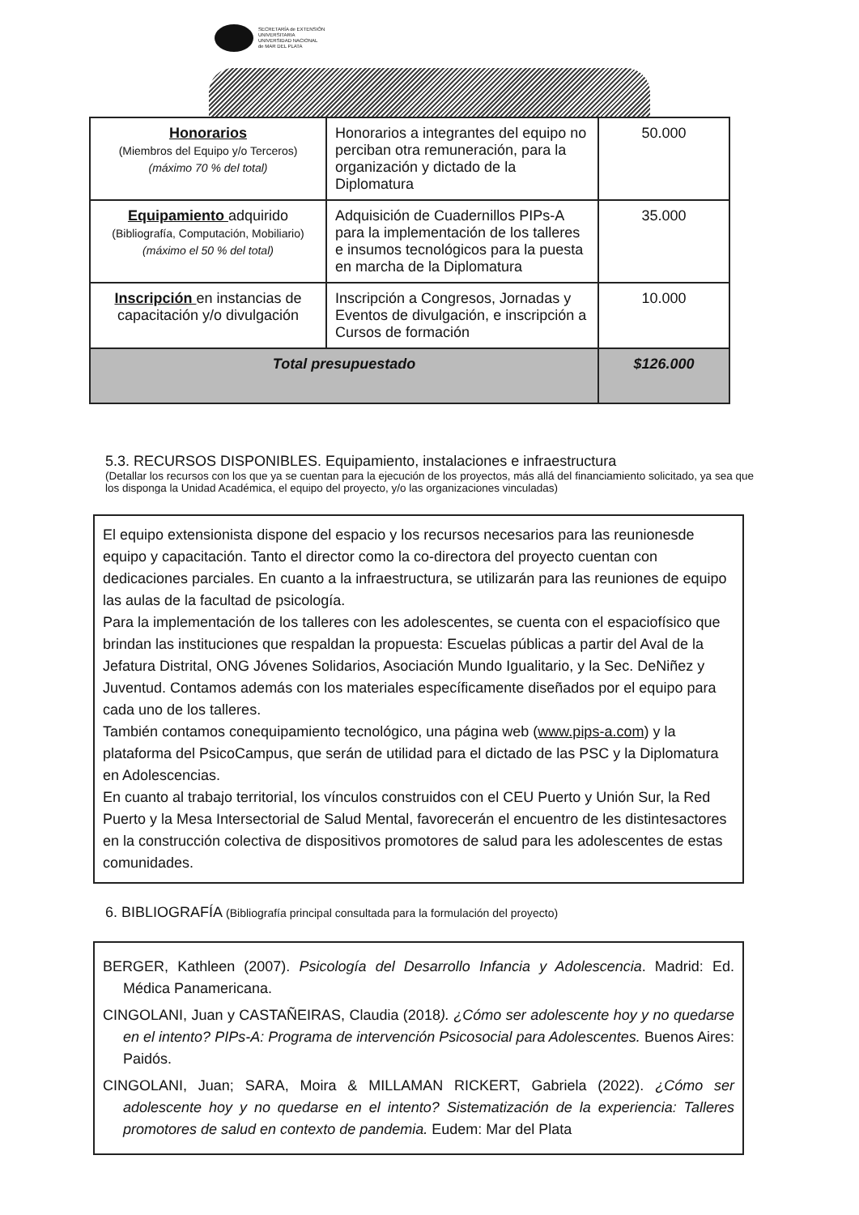SECRETARÍA de EXTENSIÓN
UNIVERSITARIA
UNIVERSIDAD NACIONAL
de MAR DEL PLATA
| Honorarios (Miembros del Equipo y/o Terceros) (máximo 70 % del total) | Honorarios a integrantes del equipo no perciban otra remuneración, para la organización y dictado de la Diplomatura | 50.000 |
| Equipamiento adquirido (Bibliografía, Computación, Mobiliario) (máximo el 50 % del total) | Adquisición de Cuadernillos PIPs-A para la implementación de los talleres e insumos tecnológicos para la puesta en marcha de la Diplomatura | 35.000 |
| Inscripción en instancias de capacitación y/o divulgación | Inscripción a Congresos, Jornadas y Eventos de divulgación, e inscripción a Cursos de formación | 10.000 |
| Total presupuestado | | $126.000 |
5.3. RECURSOS DISPONIBLES. Equipamiento, instalaciones e infraestructura
(Detallar los recursos con los que ya se cuentan para la ejecución de los proyectos, más allá del financiamiento solicitado, ya sea que los disponga la Unidad Académica, el equipo del proyecto, y/o las organizaciones vinculadas)
El equipo extensionista dispone del espacio y los recursos necesarios para las reunionesde equipo y capacitación. Tanto el director como la co-directora del proyecto cuentan con dedicaciones parciales. En cuanto a la infraestructura, se utilizarán para las reuniones de equipo las aulas de la facultad de psicología.
Para la implementación de los talleres con les adolescentes, se cuenta con el espaciofísico que brindan las instituciones que respaldan la propuesta: Escuelas públicas a partir del Aval de la Jefatura Distrital, ONG Jóvenes Solidarios, Asociación Mundo Igualitario, y la Sec. DeNiñez y Juventud. Contamos además con los materiales específicamente diseñados por el equipo para cada uno de los talleres.
También contamos conequipamiento tecnológico, una página web (www.pips-a.com) y la plataforma del PsicoCampus, que serán de utilidad para el dictado de las PSC y la Diplomatura en Adolescencias.
En cuanto al trabajo territorial, los vínculos construidos con el CEU Puerto y Unión Sur, la Red Puerto y la Mesa Intersectorial de Salud Mental, favorecerán el encuentro de les distintesactores en la construcción colectiva de dispositivos promotores de salud para les adolescentes de estas comunidades.
6. BIBLIOGRAFÍA (Bibliografía principal consultada para la formulación del proyecto)
BERGER, Kathleen (2007). Psicología del Desarrollo Infancia y Adolescencia. Madrid: Ed. Médica Panamericana.
CINGOLANI, Juan y CASTAÑEIRAS, Claudia (2018). ¿Cómo ser adolescente hoy y no quedarse en el intento? PIPs-A: Programa de intervención Psicosocial para Adolescentes. Buenos Aires: Paidós.
CINGOLANI, Juan; SARA, Moira & MILLAMAN RICKERT, Gabriela (2022). ¿Cómo ser adolescente hoy y no quedarse en el intento? Sistematización de la experiencia: Talleres promotores de salud en contexto de pandemia. Eudem: Mar del Plata